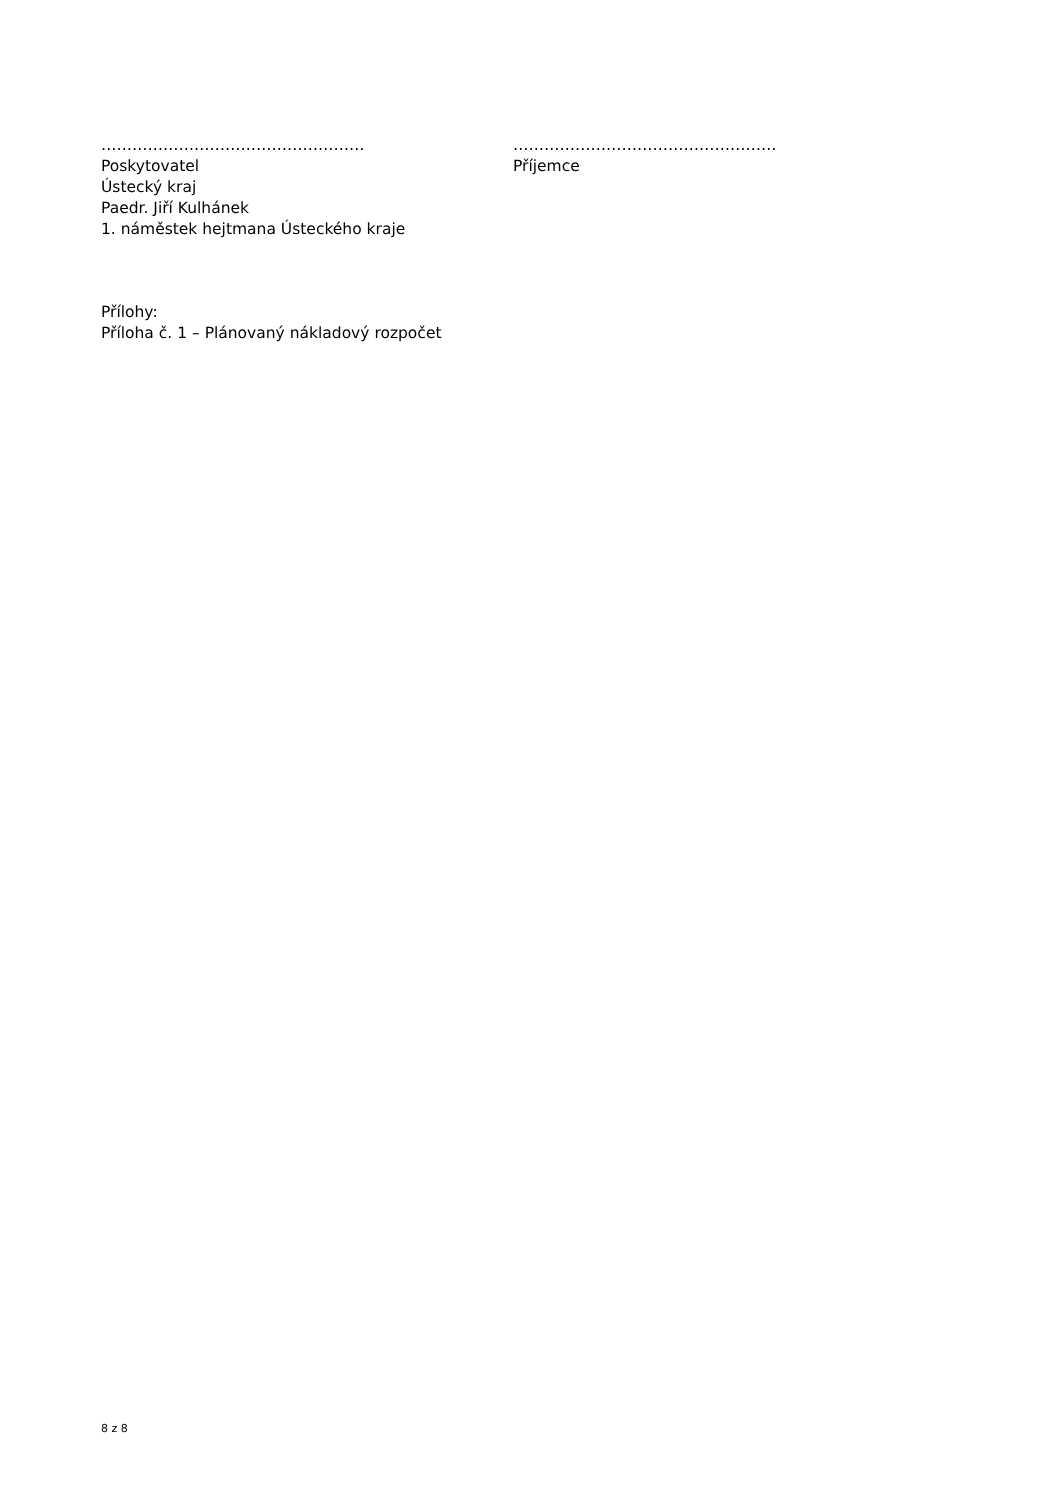……………………………………………
Poskytovatel
Ústecký kraj
Paedr. Jiří Kulhánek
1. náměstek hejtmana Ústeckého kraje
……………………………………………
Příjemce
Přílohy:
Příloha č. 1 – Plánovaný nákladový rozpočet
8 z 8